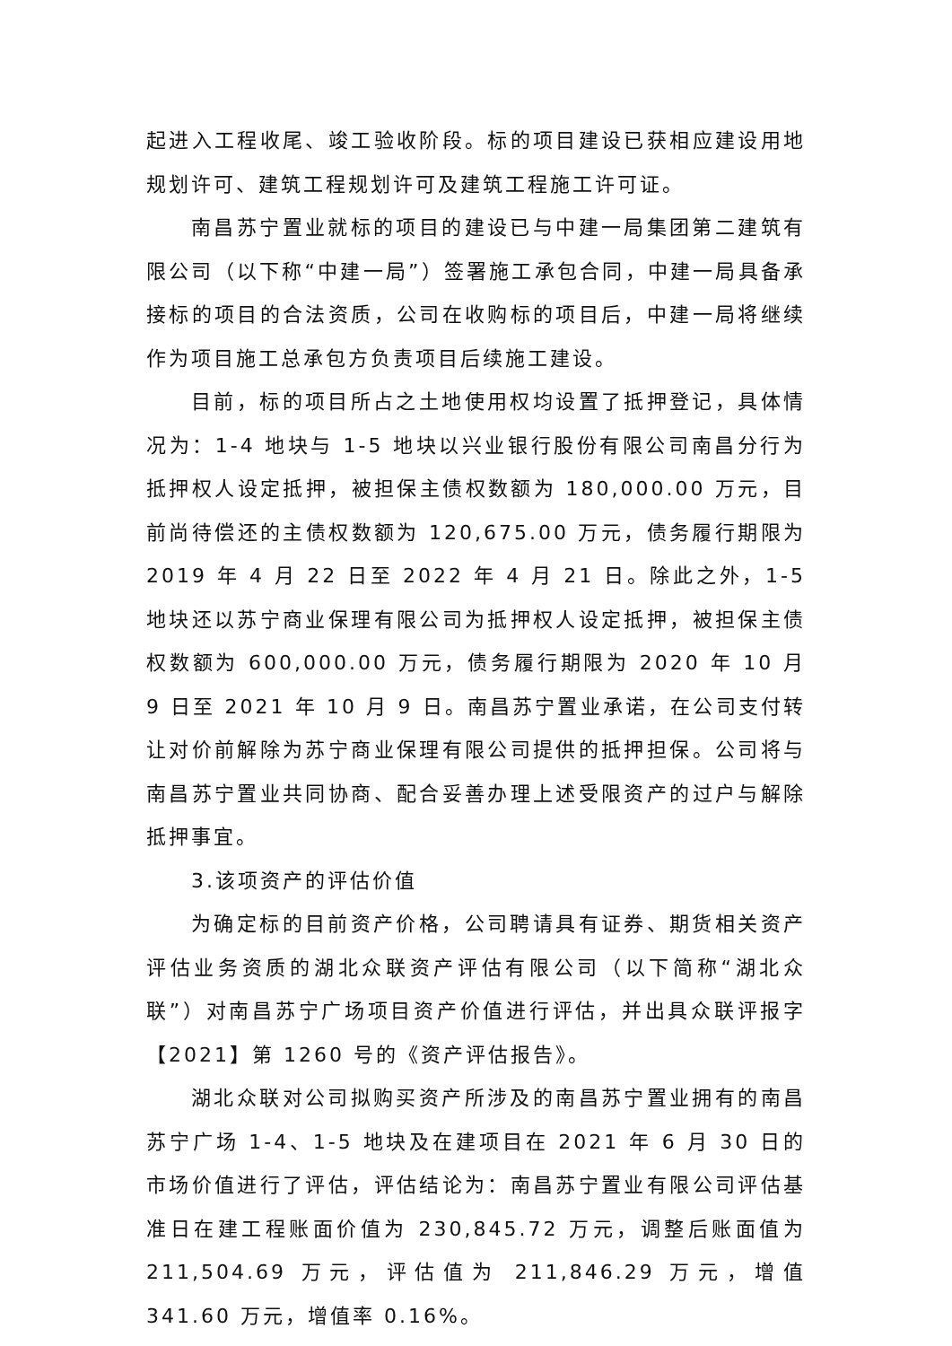起进入工程收尾、竣工验收阶段。标的项目建设已获相应建设用地规划许可、建筑工程规划许可及建筑工程施工许可证。
南昌苏宁置业就标的项目的建设已与中建一局集团第二建筑有限公司（以下称“中建一局”）签署施工承包合同，中建一局具备承接标的项目的合法资质，公司在收购标的项目后，中建一局将继续作为项目施工总承包方负责项目后续施工建设。
目前，标的项目所占之土地使用权均设置了抵押登记，具体情况为：1-4 地块与 1-5 地块以兴业银行股份有限公司南昌分行为抵押权人设定抵押，被担保主债权数额为 180,000.00 万元，目前尚待偿还的主债权数额为 120,675.00 万元，债务履行期限为 2019 年 4 月 22 日至 2022 年 4 月 21 日。除此之外，1-5 地块还以苏宁商业保理有限公司为抵押权人设定抵押，被担保主债权数额为 600,000.00 万元，债务履行期限为 2020 年 10 月 9 日至 2021 年 10 月 9 日。南昌苏宁置业承诺，在公司支付转让对价前解除为苏宁商业保理有限公司提供的抵押担保。公司将与南昌苏宁置业共同协商、配合妥善办理上述受限资产的过户与解除抵押事宜。
3.该项资产的评估价值
为确定标的目前资产价格，公司聘请具有证券、期货相关资产评估业务资质的湖北众联资产评估有限公司（以下简称“湖北众联”）对南昌苏宁广场项目资产价值进行评估，并出具众联评报字【2021】第 1260 号的《资产评估报告》。
湖北众联对公司拟购买资产所涉及的南昌苏宁置业拥有的南昌苏宁广场 1-4、1-5 地块及在建项目在 2021 年 6 月 30 日的市场价值进行了评估，评估结论为：南昌苏宁置业有限公司评估基准日在建工程账面价值为 230,845.72 万元，调整后账面值为 211,504.69 万元，评估值为 211,846.29 万元，增值 341.60 万元，增值率 0.16%。